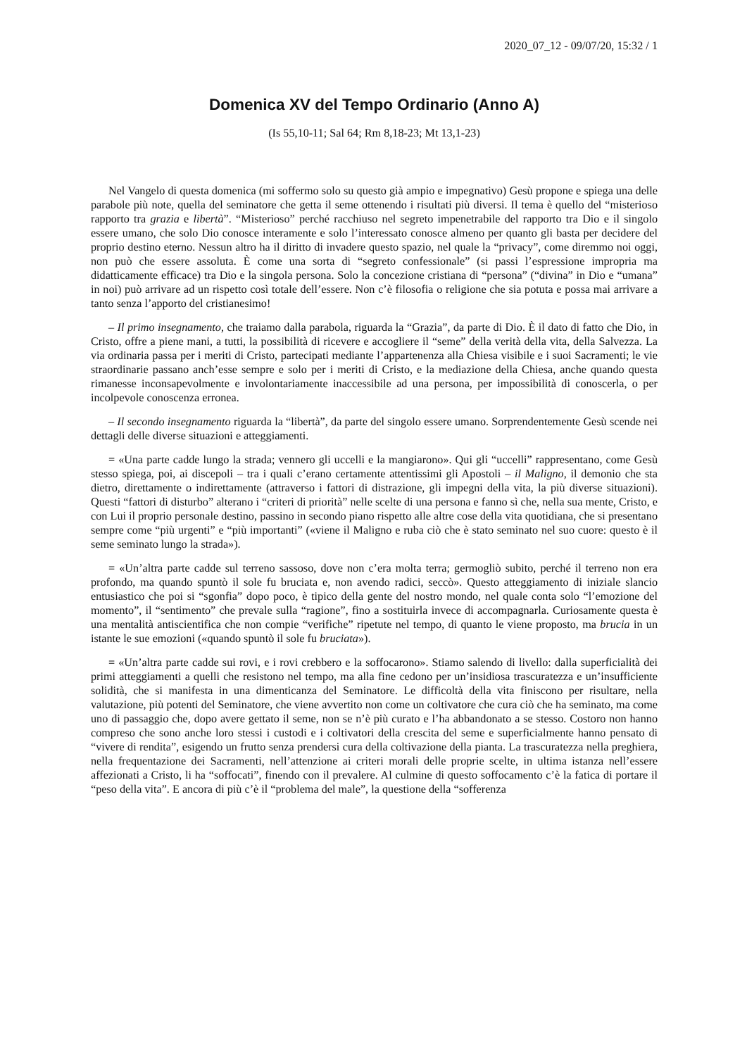2020_07_12 - 09/07/20, 15:32 / 1
Domenica XV del Tempo Ordinario (Anno A)
(Is 55,10-11; Sal 64; Rm 8,18-23; Mt 13,1-23)
Nel Vangelo di questa domenica (mi soffermo solo su questo già ampio e impegnativo) Gesù propone e spiega una delle parabole più note, quella del seminatore che getta il seme ottenendo i risultati più diversi. Il tema è quello del “misterioso rapporto tra grazia e libertà”. “Misterioso” perché racchiuso nel segreto impenetrabile del rapporto tra Dio e il singolo essere umano, che solo Dio conosce interamente e solo l’interessato conosce almeno per quanto gli basta per decidere del proprio destino eterno. Nessun altro ha il diritto di invadere questo spazio, nel quale la “privacy”, come diremmo noi oggi, non può che essere assoluta. È come una sorta di “segreto confessionale” (si passi l’espressione impropria ma didatticamente efficace) tra Dio e la singola persona. Solo la concezione cristiana di “persona” (“divina” in Dio e “umana” in noi) può arrivare ad un rispetto così totale dell’essere. Non c’è filosofia o religione che sia potuta e possa mai arrivare a tanto senza l’apporto del cristianesimo!
– Il primo insegnamento, che traiamo dalla parabola, riguarda la “Grazia”, da parte di Dio. È il dato di fatto che Dio, in Cristo, offre a piene mani, a tutti, la possibilità di ricevere e accogliere il “seme” della verità della vita, della Salvezza. La via ordinaria passa per i meriti di Cristo, partecipati mediante l’appartenenza alla Chiesa visibile e i suoi Sacramenti; le vie straordinarie passano anch’esse sempre e solo per i meriti di Cristo, e la mediazione della Chiesa, anche quando questa rimanesse inconsapevolmente e involontariamente inaccessibile ad una persona, per impossibilità di conoscerla, o per incolpevole conoscenza erronea.
– Il secondo insegnamento riguarda la “libertà”, da parte del singolo essere umano. Sorprendentemente Gesù scende nei dettagli delle diverse situazioni e atteggiamenti.
= «Una parte cadde lungo la strada; vennero gli uccelli e la mangiarono». Qui gli “uccelli” rappresentano, come Gesù stesso spiega, poi, ai discepoli – tra i quali c’erano certamente attentissimi gli Apostoli – il Maligno, il demonio che sta dietro, direttamente o indirettamente (attraverso i fattori di distrazione, gli impegni della vita, la più diverse situazioni). Questi “fattori di disturbo” alterano i “criteri di priorità” nelle scelte di una persona e fanno sì che, nella sua mente, Cristo, e con Lui il proprio personale destino, passino in secondo piano rispetto alle altre cose della vita quotidiana, che si presentano sempre come “più urgenti” e “più importanti” («viene il Maligno e ruba ciò che è stato seminato nel suo cuore: questo è il seme seminato lungo la strada»).
= «Un’altra parte cadde sul terreno sassoso, dove non c’era molta terra; germogliò subito, perché il terreno non era profondo, ma quando spuntò il sole fu bruciata e, non avendo radici, seccò». Questo atteggiamento di iniziale slancio entusiastico che poi si “sgonfia” dopo poco, è tipico della gente del nostro mondo, nel quale conta solo “l’emozione del momento”, il “sentimento” che prevale sulla “ragione”, fino a sostituirla invece di accompagnarla. Curiosamente questa è una mentalità antiscientifica che non compie “verifiche” ripetute nel tempo, di quanto le viene proposto, ma brucia in un istante le sue emozioni («quando spuntò il sole fu bruciata»).
= «Un’altra parte cadde sui rovi, e i rovi crebbero e la soffocarono». Stiamo salendo di livello: dalla superficialità dei primi atteggiamenti a quelli che resistono nel tempo, ma alla fine cedono per un’insidiosa trascuratezza e un’insufficiente solidità, che si manifesta in una dimenticanza del Seminatore. Le difficoltà della vita finiscono per risultare, nella valutazione, più potenti del Seminatore, che viene avvertito non come un coltivatore che cura ciò che ha seminato, ma come uno di passaggio che, dopo avere gettato il seme, non se n’è più curato e l’ha abbandonato a se stesso. Costoro non hanno compreso che sono anche loro stessi i custodi e i coltivatori della crescita del seme e superficialmente hanno pensato di “vivere di rendita”, esigendo un frutto senza prendersi cura della coltivazione della pianta. La trascuratezza nella preghiera, nella frequentazione dei Sacramenti, nell’attenzione ai criteri morali delle proprie scelte, in ultima istanza nell’essere affezionati a Cristo, li ha “soffocati”, finendo con il prevalere. Al culmine di questo soffocamento c’è la fatica di portare il “peso della vita”. E ancora di più c’è il “problema del male”, la questione della “sofferenza